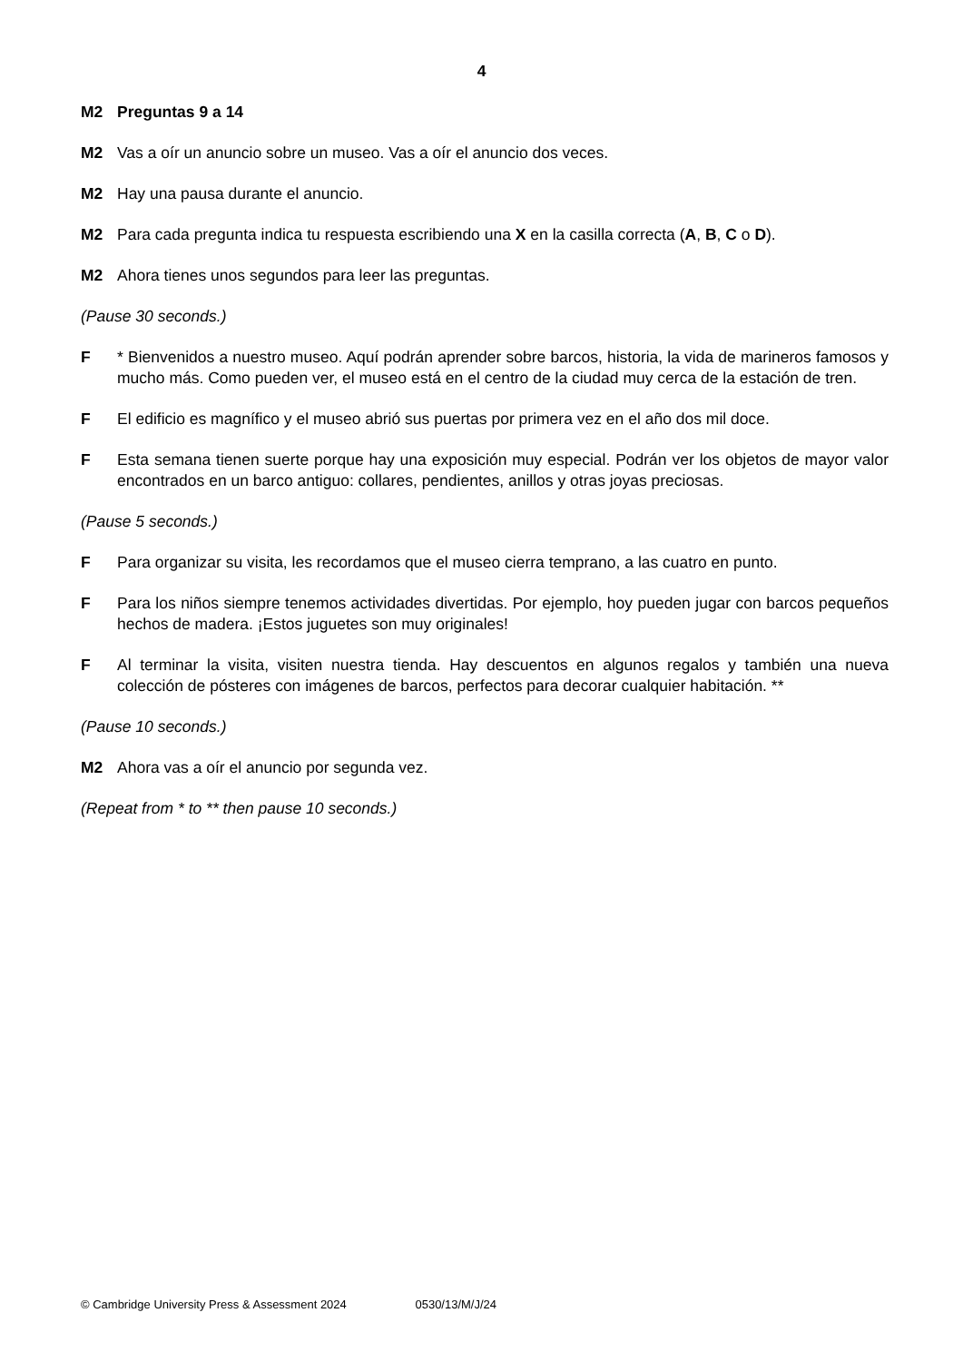4
M2 Preguntas 9 a 14
M2 Vas a oír un anuncio sobre un museo. Vas a oír el anuncio dos veces.
M2 Hay una pausa durante el anuncio.
M2 Para cada pregunta indica tu respuesta escribiendo una X en la casilla correcta (A, B, C o D).
M2 Ahora tienes unos segundos para leer las preguntas.
(Pause 30 seconds.)
F * Bienvenidos a nuestro museo. Aquí podrán aprender sobre barcos, historia, la vida de marineros famosos y mucho más. Como pueden ver, el museo está en el centro de la ciudad muy cerca de la estación de tren.
F El edificio es magnífico y el museo abrió sus puertas por primera vez en el año dos mil doce.
F Esta semana tienen suerte porque hay una exposición muy especial. Podrán ver los objetos de mayor valor encontrados en un barco antiguo: collares, pendientes, anillos y otras joyas preciosas.
(Pause 5 seconds.)
F Para organizar su visita, les recordamos que el museo cierra temprano, a las cuatro en punto.
F Para los niños siempre tenemos actividades divertidas. Por ejemplo, hoy pueden jugar con barcos pequeños hechos de madera. ¡Estos juguetes son muy originales!
F Al terminar la visita, visiten nuestra tienda. Hay descuentos en algunos regalos y también una nueva colección de pósteres con imágenes de barcos, perfectos para decorar cualquier habitación. **
(Pause 10 seconds.)
M2 Ahora vas a oír el anuncio por segunda vez.
(Repeat from * to ** then pause 10 seconds.)
© Cambridge University Press & Assessment 2024 0530/13/M/J/24